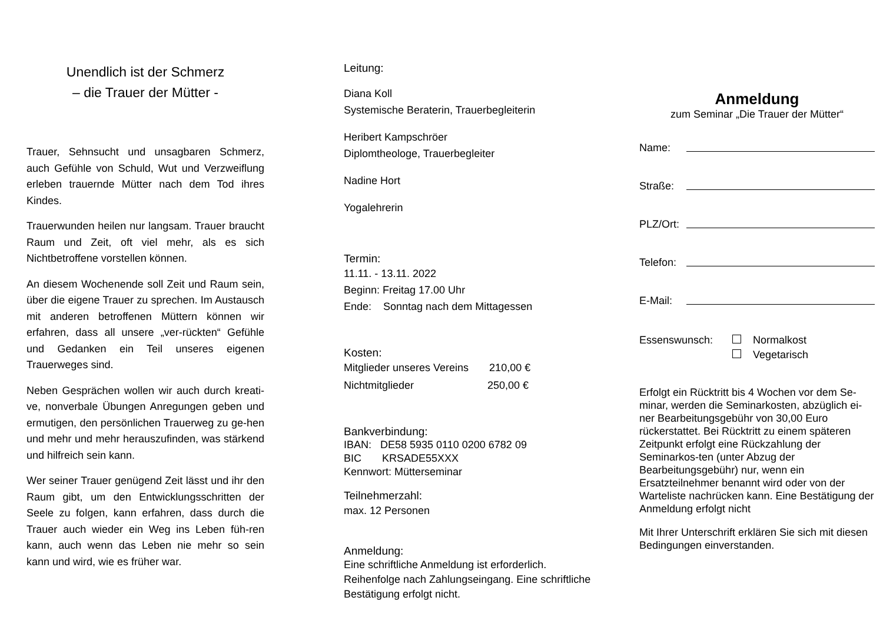Unendlich ist der Schmerz
– die Trauer der Mütter -
Trauer, Sehnsucht und unsagbaren Schmerz, auch Gefühle von Schuld, Wut und Verzweiflung erleben trauernde Mütter nach dem Tod ihres Kindes.
Trauerwunden heilen nur langsam. Trauer braucht Raum und Zeit, oft viel mehr, als es sich Nichtbetroffene vorstellen können.
An diesem Wochenende soll Zeit und Raum sein, über die eigene Trauer zu sprechen. Im Austausch mit anderen betroffenen Müttern können wir erfahren, dass all unsere „ver-rückten“ Gefühle und Gedanken ein Teil unseres eigenen Trauerweges sind.
Neben Gesprächen wollen wir auch durch kreati-ve, nonverbale Übungen Anregungen geben und ermutigen, den persönlichen Trauerweg zu ge-hen und mehr und mehr herauszufinden, was stärkend und hilfreich sein kann.
Wer seiner Trauer genügend Zeit lässt und ihr den Raum gibt, um den Entwicklungsschritten der Seele zu folgen, kann erfahren, dass durch die Trauer auch wieder ein Weg ins Leben füh-ren kann, auch wenn das Leben nie mehr so sein kann und wird, wie es früher war.
Leitung:
Diana Koll
Systemische Beraterin, Trauerbegleiterin
Heribert Kampschröer
Diplomtheologe, Trauerbegleiter
Nadine Hort
Yogalehrerin
Termin:
11.11. - 13.11. 2022
Beginn: Freitag 17.00 Uhr
Ende: Sonntag nach dem Mittagessen
Kosten:
Mitglieder unseres Vereins 210,00 €
Nichtmitglieder 250,00 €
Bankverbindung:
IBAN: DE58 5935 0110 0200 6782 09
BIC KRSADE55XXX
Kennwort: Mütterseminar
Teilnehmerzahl:
max. 12 Personen
Anmeldung:
Eine schriftliche Anmeldung ist erforderlich. Reihenfolge nach Zahlungseingang. Eine schriftliche Bestätigung erfolgt nicht.
Anmeldung
zum Seminar „Die Trauer der Mütter“
Name:
Straße:
PLZ/Ort:
Telefon:
E-Mail:
Essenswunsch: Normalkost
Vegetarisch
Erfolgt ein Rücktritt bis 4 Wochen vor dem Se-minar, werden die Seminarkosten, abzüglich ei-ner Bearbeitungsgebühr von 30,00 Euro rückerstattet. Bei Rücktritt zu einem späteren Zeitpunkt erfolgt eine Rückzahlung der Seminarkos-ten (unter Abzug der Bearbeitungsgebühr) nur, wenn ein Ersatzteilnehmer benannt wird oder von der Warteliste nachrücken kann. Eine Bestätigung der Anmeldung erfolgt nicht
Mit Ihrer Unterschrift erklären Sie sich mit diesen Bedingungen einverstanden.